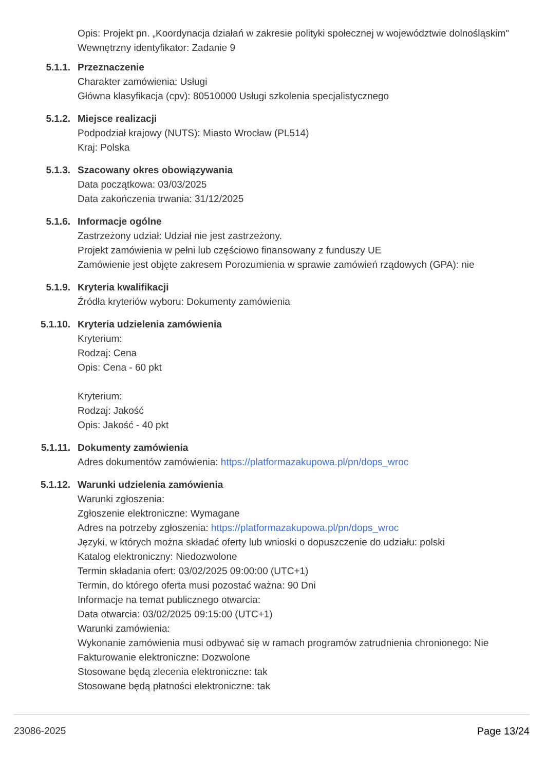Opis: Projekt pn. „Koordynacja działań w zakresie polityki społecznej w województwie dolnośląskim"
Wewnętrzny identyfikator: Zadanie 9
5.1.1.
Przeznaczenie
Charakter zamówienia: Usługi
Główna klasyfikacja (cpv): 80510000 Usługi szkolenia specjalistycznego
5.1.2.
Miejsce realizacji
Podpodział krajowy (NUTS): Miasto Wrocław (PL514)
Kraj: Polska
5.1.3.
Szacowany okres obowiązywania
Data początkowa: 03/03/2025
Data zakończenia trwania: 31/12/2025
5.1.6.
Informacje ogólne
Zastrzeżony udział: Udział nie jest zastrzeżony.
Projekt zamówienia w pełni lub częściowo finansowany z funduszy UE
Zamówienie jest objęte zakresem Porozumienia w sprawie zamówień rządowych (GPA): nie
5.1.9.
Kryteria kwalifikacji
Źródła kryteriów wyboru: Dokumenty zamówienia
5.1.10.
Kryteria udzielenia zamówienia
Kryterium:
Rodzaj: Cena
Opis: Cena - 60 pkt
Kryterium:
Rodzaj: Jakość
Opis: Jakość - 40 pkt
5.1.11.
Dokumenty zamówienia
Adres dokumentów zamówienia: https://platformazakupowa.pl/pn/dops_wroc
5.1.12.
Warunki udzielenia zamówienia
Warunki zgłoszenia:
Zgłoszenie elektroniczne: Wymagane
Adres na potrzeby zgłoszenia: https://platformazakupowa.pl/pn/dops_wroc
Języki, w których można składać oferty lub wnioski o dopuszczenie do udziału: polski
Katalog elektroniczny: Niedozwolone
Termin składania ofert: 03/02/2025 09:00:00 (UTC+1)
Termin, do którego oferta musi pozostać ważna: 90 Dni
Informacje na temat publicznego otwarcia:
Data otwarcia: 03/02/2025 09:15:00 (UTC+1)
Warunki zamówienia:
Wykonanie zamówienia musi odbywać się w ramach programów zatrudnienia chronionego: Nie
Fakturowanie elektroniczne: Dozwolone
Stosowane będą zlecenia elektroniczne: tak
Stosowane będą płatności elektroniczne: tak
23086-2025 Page 13/24